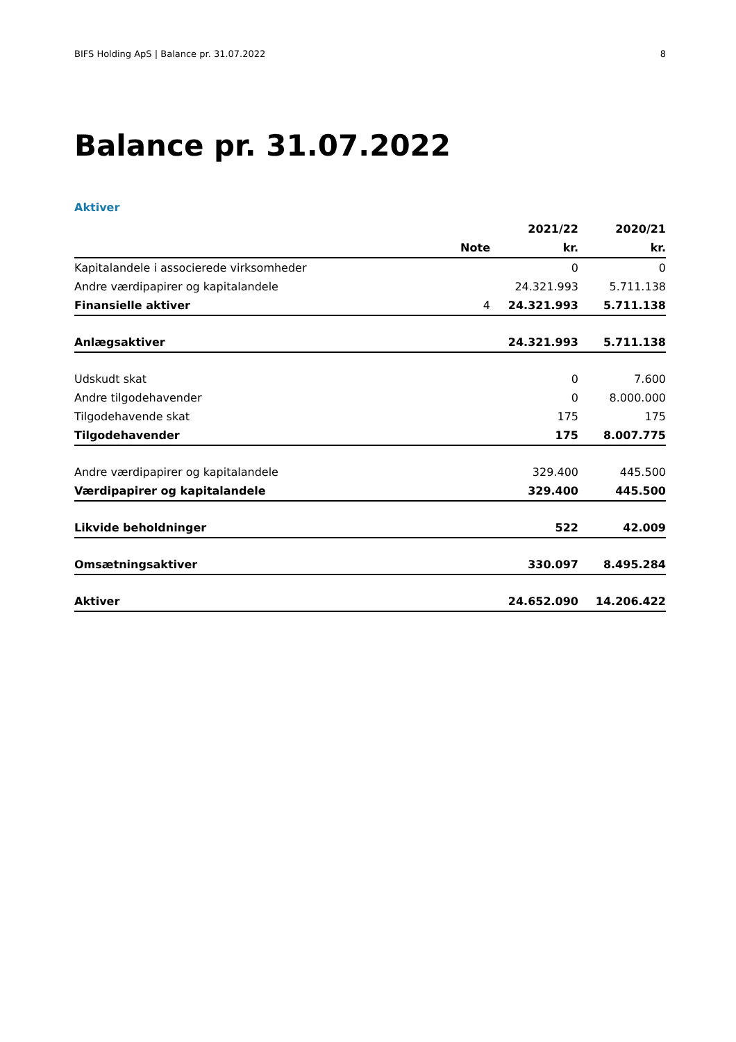BIFS Holding ApS | Balance pr. 31.07.2022 8
Balance pr. 31.07.2022
Aktiver
| | | 2021/22 | 2020/21 |
| --- | --- | --- | --- |
| | Note | kr. | kr. |
| Kapitalandele i associerede virksomheder | | 0 | 0 |
| Andre værdipapirer og kapitalandele | | 24.321.993 | 5.711.138 |
| Finansielle aktiver | 4 | 24.321.993 | 5.711.138 |
| Anlægsaktiver | | 24.321.993 | 5.711.138 |
| Udskudt skat | | 0 | 7.600 |
| Andre tilgodehavender | | 0 | 8.000.000 |
| Tilgodehavende skat | | 175 | 175 |
| Tilgodehavender | | 175 | 8.007.775 |
| Andre værdipapirer og kapitalandele | | 329.400 | 445.500 |
| Værdipapirer og kapitalandele | | 329.400 | 445.500 |
| Likvide beholdninger | | 522 | 42.009 |
| Omsætningsaktiver | | 330.097 | 8.495.284 |
| Aktiver | | 24.652.090 | 14.206.422 |